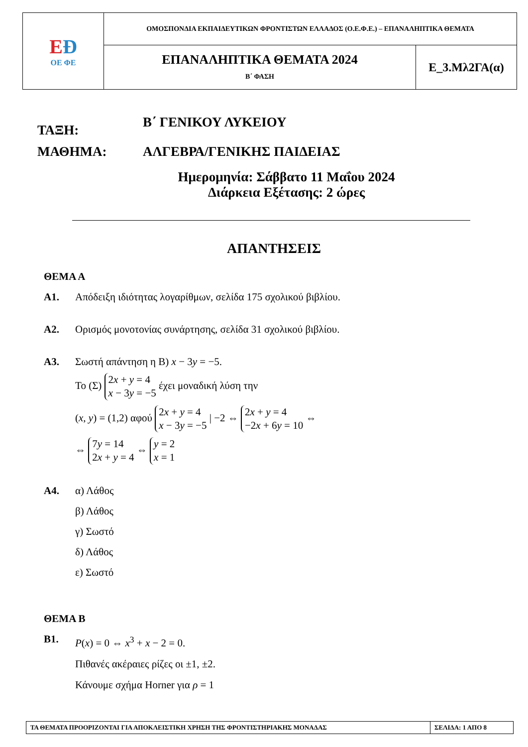| Ε Ð ΟΕ ΦΕ | ΟΜΟΣΠΟΝΔΙΑ ΕΚΠΑΙΔΕΥΤΙΚΩΝ ΦΡΟΝΤΙΣΤΩΝ ΕΛΛΑΔΟΣ (Ο.Ε.Φ.Ε.) – ΕΠΑΝΑΛΗΠΤΙΚΑ ΘΕΜΑΤΑ | |
| | ΕΠΑΝΑΛΗΠΤΙΚΑ ΘΕΜΑΤΑ 2024 Β΄ ΦΑΣΗ | Ε_3.Μλ2ΓΑ(α) |
ΤΑΞΗ:
Β΄ ΓΕΝΙΚΟΥ ΛΥΚΕΙΟΥ
ΜΑΘΗΜΑ: ΑΛΓΕΒΡΑ/ΓΕΝΙΚΗΣ ΠΑΙΔΕΙΑΣ
Ημερομηνία: Σάββατο 11 Μαΐου 2024
Διάρκεια Εξέτασης: 2 ώρες
ΑΠΑΝΤΗΣΕΙΣ
ΘΕΜΑ Α
Α1. Απόδειξη ιδιότητας λογαρίθμων, σελίδα 175 σχολικού βιβλίου.
Α2. Ορισμός μονοτονίας συνάρτησης, σελίδα 31 σχολικού βιβλίου.
Α3. Σωστή απάντηση η Β) x − 3y = −5.
Το (Σ) 2x + y = 4
x − 3y = −5 έχει μοναδική λύση την
(x, y) = (1,2) αφού 2x + y = 4
x − 3y = −5 | −2 ⇔ 2x + y = 4
−2x + 6y = 10 ⇔
⇔ 7y = 14
2x + y = 4 ⇔ y = 2
x = 1
Α4.
α) Λάθος
β) Λάθος
γ) Σωστό
δ) Λάθος
ε) Σωστό
ΘΕΜΑ Β
Β1.
P(x) = 0 ⇔ x<sup>3</sup> + x − 2 = 0.
Πιθανές ακέραιες ρίζες οι ±1, ±2.
Κάνουμε σχήμα Horner για ρ = 1
| ΤΑ ΘΕΜΑΤΑ ΠΡΟΟΡΙΖΟΝΤΑΙ ΓΙΑ ΑΠΟΚΛΕΙΣΤΙΚΗ ΧΡΗΣΗ ΤΗΣ ΦΡΟΝΤΙΣΤΗΡΙΑΚΗΣ ΜΟΝΑΔΑΣ | ΣΕΛΙΔΑ: 1 ΑΠΟ 8 |